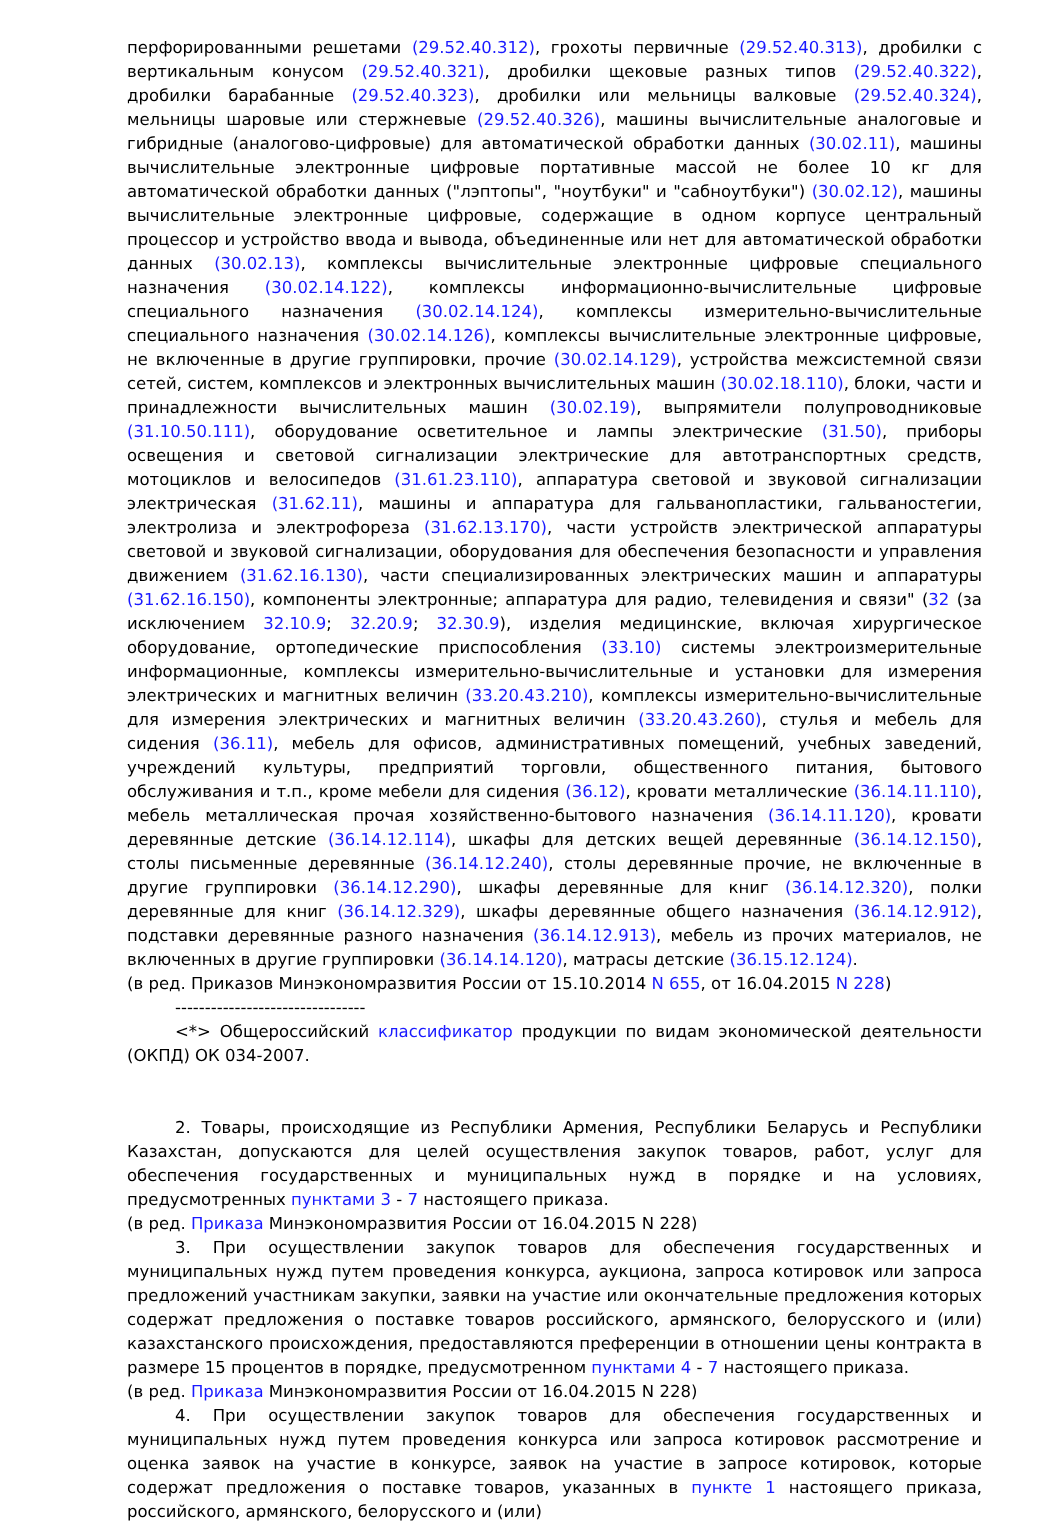перфорированными решетами (29.52.40.312), грохоты первичные (29.52.40.313), дробилки с вертикальным конусом (29.52.40.321), дробилки щековые разных типов (29.52.40.322), дробилки барабанные (29.52.40.323), дробилки или мельницы валковые (29.52.40.324), мельницы шаровые или стержневые (29.52.40.326), машины вычислительные аналоговые и гибридные (аналогово-цифровые) для автоматической обработки данных (30.02.11), машины вычислительные электронные цифровые портативные массой не более 10 кг для автоматической обработки данных ("лэптопы", "ноутбуки" и "сабноутбуки") (30.02.12), машины вычислительные электронные цифровые, содержащие в одном корпусе центральный процессор и устройство ввода и вывода, объединенные или нет для автоматической обработки данных (30.02.13), комплексы вычислительные электронные цифровые специального назначения (30.02.14.122), комплексы информационно-вычислительные цифровые специального назначения (30.02.14.124), комплексы измерительно-вычислительные специального назначения (30.02.14.126), комплексы вычислительные электронные цифровые, не включенные в другие группировки, прочие (30.02.14.129), устройства межсистемной связи сетей, систем, комплексов и электронных вычислительных машин (30.02.18.110), блоки, части и принадлежности вычислительных машин (30.02.19), выпрямители полупроводниковые (31.10.50.111), оборудование осветительное и лампы электрические (31.50), приборы освещения и световой сигнализации электрические для автотранспортных средств, мотоциклов и велосипедов (31.61.23.110), аппаратура световой и звуковой сигнализации электрическая (31.62.11), машины и аппаратура для гальванопластики, гальваностегии, электролиза и электрофореза (31.62.13.170), части устройств электрической аппаратуры световой и звуковой сигнализации, оборудования для обеспечения безопасности и управления движением (31.62.16.130), части специализированных электрических машин и аппаратуры (31.62.16.150), компоненты электронные; аппаратура для радио, телевидения и связи" (32 (за исключением 32.10.9; 32.20.9; 32.30.9), изделия медицинские, включая хирургическое оборудование, ортопедические приспособления (33.10) системы электроизмерительные информационные, комплексы измерительно-вычислительные и установки для измерения электрических и магнитных величин (33.20.43.210), комплексы измерительно-вычислительные для измерения электрических и магнитных величин (33.20.43.260), стулья и мебель для сидения (36.11), мебель для офисов, административных помещений, учебных заведений, учреждений культуры, предприятий торговли, общественного питания, бытового обслуживания и т.п., кроме мебели для сидения (36.12), кровати металлические (36.14.11.110), мебель металлическая прочая хозяйственно-бытового назначения (36.14.11.120), кровати деревянные детские (36.14.12.114), шкафы для детских вещей деревянные (36.14.12.150), столы письменные деревянные (36.14.12.240), столы деревянные прочие, не включенные в другие группировки (36.14.12.290), шкафы деревянные для книг (36.14.12.320), полки деревянные для книг (36.14.12.329), шкафы деревянные общего назначения (36.14.12.912), подставки деревянные разного назначения (36.14.12.913), мебель из прочих материалов, не включенных в другие группировки (36.14.14.120), матрасы детские (36.15.12.124).
(в ред. Приказов Минэкономразвития России от 15.10.2014 N 655, от 16.04.2015 N 228)
--------------------------------
<*> Общероссийский классификатор продукции по видам экономической деятельности (ОКПД) ОК 034-2007.
2. Товары, происходящие из Республики Армения, Республики Беларусь и Республики Казахстан, допускаются для целей осуществления закупок товаров, работ, услуг для обеспечения государственных и муниципальных нужд в порядке и на условиях, предусмотренных пунктами 3 - 7 настоящего приказа.
(в ред. Приказа Минэкономразвития России от 16.04.2015 N 228)
3. При осуществлении закупок товаров для обеспечения государственных и муниципальных нужд путем проведения конкурса, аукциона, запроса котировок или запроса предложений участникам закупки, заявки на участие или окончательные предложения которых содержат предложения о поставке товаров российского, армянского, белорусского и (или) казахстанского происхождения, предоставляются преференции в отношении цены контракта в размере 15 процентов в порядке, предусмотренном пунктами 4 - 7 настоящего приказа.
(в ред. Приказа Минэкономразвития России от 16.04.2015 N 228)
4. При осуществлении закупок товаров для обеспечения государственных и муниципальных нужд путем проведения конкурса или запроса котировок рассмотрение и оценка заявок на участие в конкурсе, заявок на участие в запросе котировок, которые содержат предложения о поставке товаров, указанных в пункте 1 настоящего приказа, российского, армянского, белорусского и (или)